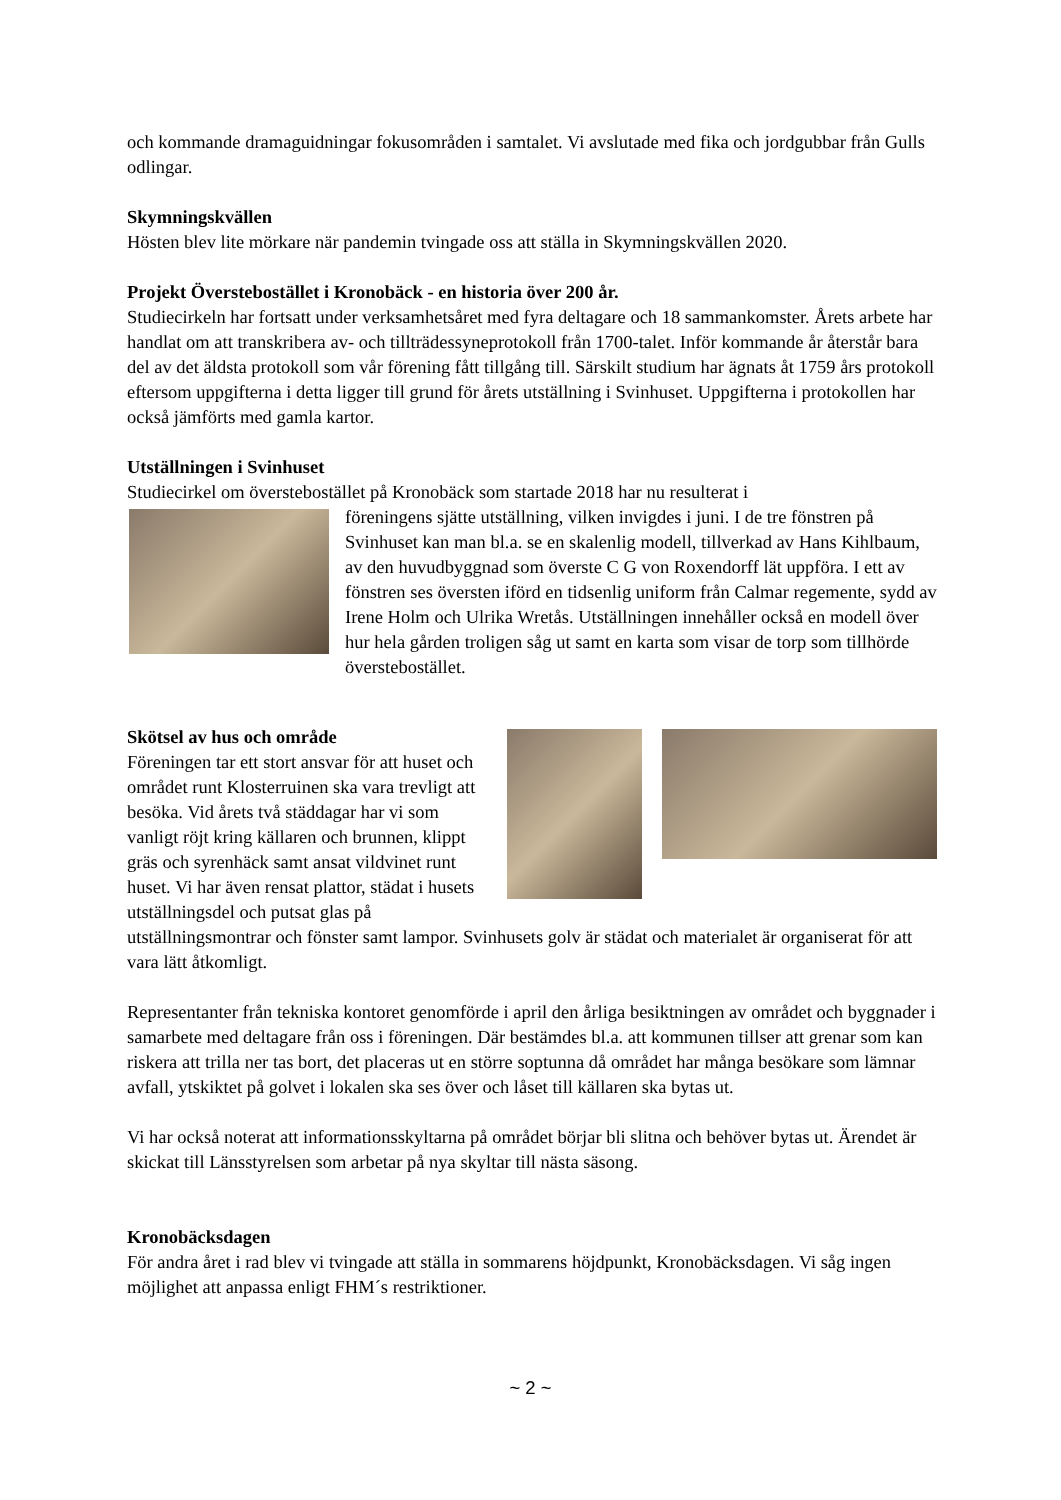och kommande dramaguidningar fokusområden i samtalet. Vi avslutade med fika och jordgubbar från Gulls odlingar.
Skymningskvällen
Hösten blev lite mörkare när pandemin tvingade oss att ställa in Skymningskvällen 2020.
Projekt Överstebostället i Kronobäck - en historia över 200 år.
Studiecirkeln har fortsatt under verksamhetsåret med fyra deltagare och 18 sammankomster. Årets arbete har handlat om att transkribera av- och tillträdessyneprotokoll från 1700-talet. Inför kommande år återstår bara del av det äldsta protokoll som vår förening fått tillgång till. Särskilt studium har ägnats åt 1759 års protokoll eftersom uppgifterna i detta ligger till grund för årets utställning i Svinhuset. Uppgifterna i protokollen har också jämförts med gamla kartor.
Utställningen i Svinhuset
Studiecirkel om överstebostället på Kronobäck som startade 2018 har nu resulterat i
föreningens sjätte utställning, vilken invigdes i juni. I de tre fönstren på Svinhuset kan man bl.a. se en skalenlig modell, tillverkad av Hans Kihlbaum, av den huvudbyggnad som överste C G von Roxendorff lät uppföra. I ett av fönstren ses översten iförd en tidsenlig uniform från Calmar regemente, sydd av Irene Holm och Ulrika Wretås. Utställningen innehåller också en modell över hur hela gården troligen såg ut samt en karta som visar de torp som tillhörde överstebostället.
Skötsel av hus och område
Föreningen tar ett stort ansvar för att huset och området runt Klosterruinen ska vara trevligt att besöka. Vid årets två städdagar har vi som vanligt röjt kring källaren och brunnen, klippt gräs och syrenhäck samt ansat vildvinet runt huset. Vi har även rensat plattor, städat i husets utställningsdel och putsat glas på utställningsmontrar och fönster samt lampor. Svinhusets golv är städat och materialet är organiserat för att vara lätt åtkomligt.
Representanter från tekniska kontoret genomförde i april den årliga besiktningen av området och byggnader i samarbete med deltagare från oss i föreningen. Där bestämdes bl.a. att kommunen tillser att grenar som kan riskera att trilla ner tas bort, det placeras ut en större soptunna då området har många besökare som lämnar avfall, ytskiktet på golvet i lokalen ska ses över och låset till källaren ska bytas ut.
Vi har också noterat att informationsskyltarna på området börjar bli slitna och behöver bytas ut. Ärendet är skickat till Länsstyrelsen som arbetar på nya skyltar till nästa säsong.
Kronobäcksdagen
För andra året i rad blev vi tvingade att ställa in sommarens höjdpunkt, Kronobäcksdagen. Vi såg ingen möjlighet att anpassa enligt FHM´s restriktioner.
~ 2 ~